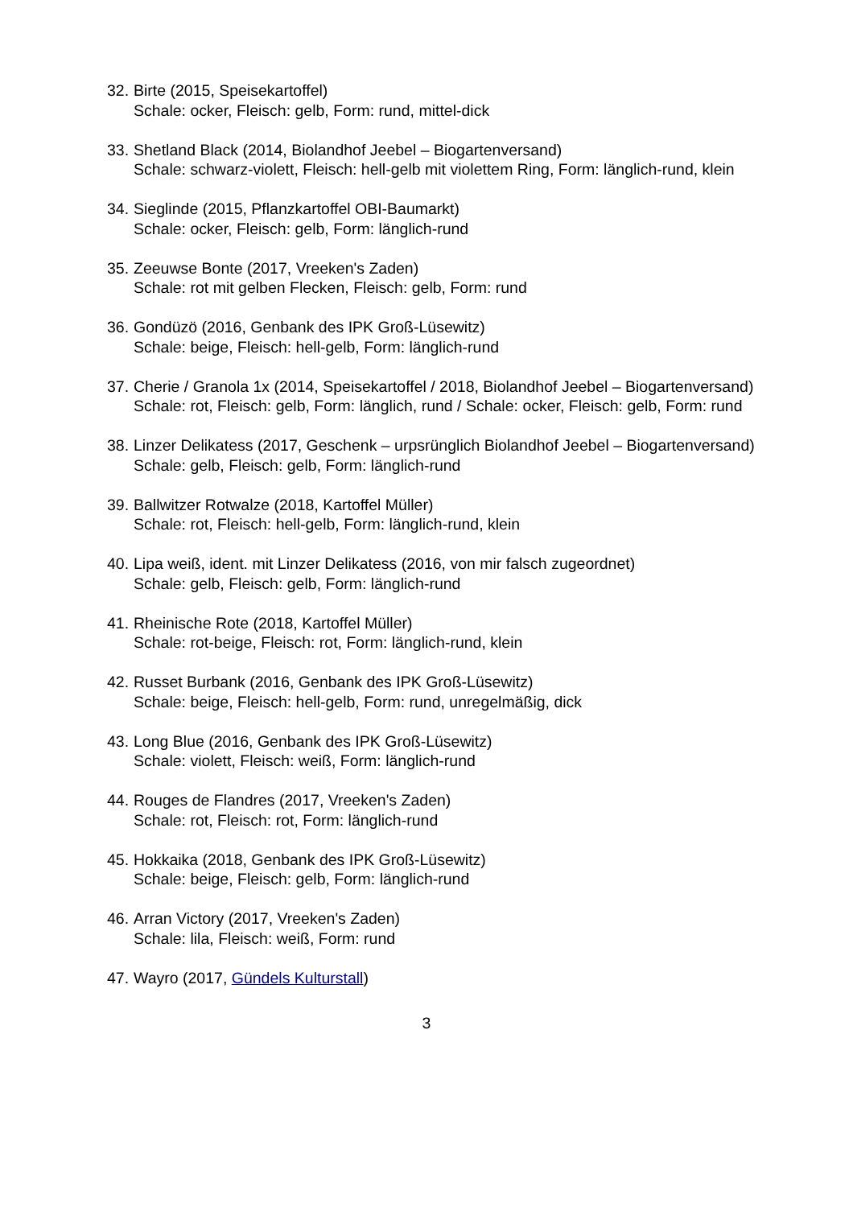32.
Birte (2015, Speisekartoffel)
Schale: ocker, Fleisch: gelb, Form: rund, mittel-dick
33.
Shetland Black (2014, Biolandhof Jeebel – Biogartenversand)
Schale: schwarz-violett, Fleisch: hell-gelb mit violettem Ring, Form: länglich-rund, klein
34.
Sieglinde (2015, Pflanzkartoffel OBI-Baumarkt)
Schale: ocker, Fleisch: gelb, Form: länglich-rund
35.
Zeeuwse Bonte (2017, Vreeken's Zaden)
Schale: rot mit gelben Flecken, Fleisch: gelb, Form: rund
36.
Gondüzö (2016, Genbank des IPK Groß-Lüsewitz)
Schale: beige, Fleisch: hell-gelb, Form: länglich-rund
37.
Cherie / Granola 1x (2014, Speisekartoffel / 2018, Biolandhof Jeebel – Biogartenversand)
Schale: rot, Fleisch: gelb, Form: länglich, rund / Schale: ocker, Fleisch: gelb, Form: rund
38.
Linzer Delikatess (2017, Geschenk – urpsrünglich Biolandhof Jeebel – Biogartenversand)
Schale: gelb, Fleisch: gelb, Form: länglich-rund
39.
Ballwitzer Rotwalze (2018, Kartoffel Müller)
Schale: rot, Fleisch: hell-gelb, Form: länglich-rund, klein
40.
Lipa weiß, ident. mit Linzer Delikatess (2016, von mir falsch zugeordnet)
Schale: gelb, Fleisch: gelb, Form: länglich-rund
41.
Rheinische Rote (2018, Kartoffel Müller)
Schale: rot-beige, Fleisch: rot, Form: länglich-rund, klein
42.
Russet Burbank (2016, Genbank des IPK Groß-Lüsewitz)
Schale: beige, Fleisch: hell-gelb, Form: rund, unregelmäßig, dick
43.
Long Blue (2016, Genbank des IPK Groß-Lüsewitz)
Schale: violett, Fleisch: weiß, Form: länglich-rund
44.
Rouges de Flandres (2017, Vreeken's Zaden)
Schale: rot, Fleisch: rot, Form: länglich-rund
45.
Hokkaika (2018, Genbank des IPK Groß-Lüsewitz)
Schale: beige, Fleisch: gelb, Form: länglich-rund
46.
Arran Victory (2017, Vreeken's Zaden)
Schale: lila, Fleisch: weiß, Form: rund
47.
Wayro (2017, Gündels Kulturstall)
3